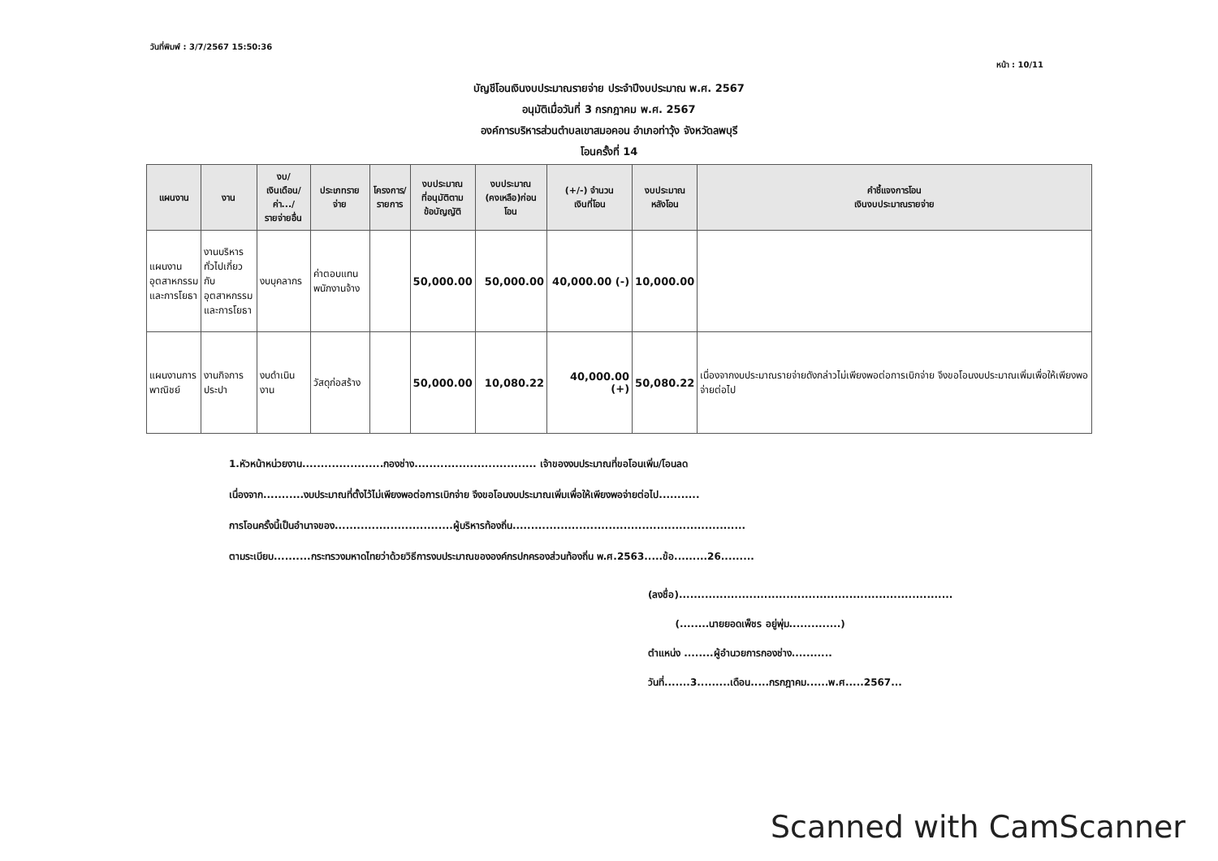วันที่พิมพ์ : 3/7/2567 15:50:36 หน้า : 10/11
บัญชีโอนเงินงบประมาณรายจ่าย ประจำปีงบประมาณ พ.ศ. 2567
อนุมัติเมื่อวันที่ 3 กรกฎาคม พ.ศ. 2567
องค์การบริหารส่วนตำบลเขาสมอคอน อำเภอท่าวุ้ง จังหวัดลพบุรี
โอนครั้งที่ 14
| แผนงาน | งาน | งบ/ เงินเดือน/ ค่า.../ รายจ่ายอื่น | ประเภทรายจ่าย | โครงการ/ รายการ | งบประมาณ ที่อนุมัติตาม ข้อบัญญัติ | งบประมาณ (คงเหลือ)ก่อนโอน | (+/-) จำนวน เงินที่โอน | งบประมาณ หลังโอน | คำชี้แจงการโอน เงินงบประมาณรายจ่าย |
| --- | --- | --- | --- | --- | --- | --- | --- | --- | --- |
| แผนงาน อุตสาหกรรม และการโยธา | งานบริหาร ทั่วไปเกี่ยวกับ อุตสาหกรรม และการโยธา | งบบุคลากร | ค่าตอบแทน พนักงานจ้าง | | 50,000.00 | 50,000.00 | 40,000.00 (-) | 10,000.00 | |
| แผนงานการ พาณิชย์ | งานกิจการ ประปา | งบดำเนินงาน | วัสดุก่อสร้าง | | 50,000.00 | 10,080.22 | 40,000.00 (+) | 50,080.22 | เนื่องจากงบประมาณรายจ่ายดังกล่าวไม่เพียงพอต่อการเบิกจ่าย จึงขอโอนงบประมาณเพิ่มเพื่อให้เพียงพอจ่ายต่อไป |
1.หัวหน้าหน่วยงาน......................กองช่าง................................. เจ้าของงบประมาณที่ขอโอนเพิ่ม/โอนลด
เนื่องจาก...........งบประมาณที่ตั้งไว้ไม่เพียงพอต่อการเบิกจ่าย จึงขอโอนงบประมาณเพิ่มเพื่อให้เพียงพอจ่ายต่อไป...........
การโอนครั้งนี้เป็นอำนาจของ................................ผู้บริหารท้องถิ่น...............................................................
ตามระเบียบ..........กระทรวงมหาดไทยว่าด้วยวิธีการงบประมาณขององค์กรปกครองส่วนท้องถิ่น พ.ศ.2563.....ข้อ.........26.........
(ลงชื่อ)..........................................................................
(........นายยอดเพ็ชร อยู่พุ่ม..............)
ตำแหน่ง ........ผู้อำนวยการกองช่าง...........
วันที่.......3.........เดือน.....กรกฎาคม......พ.ศ.....2567...
Scanned with CamScanner